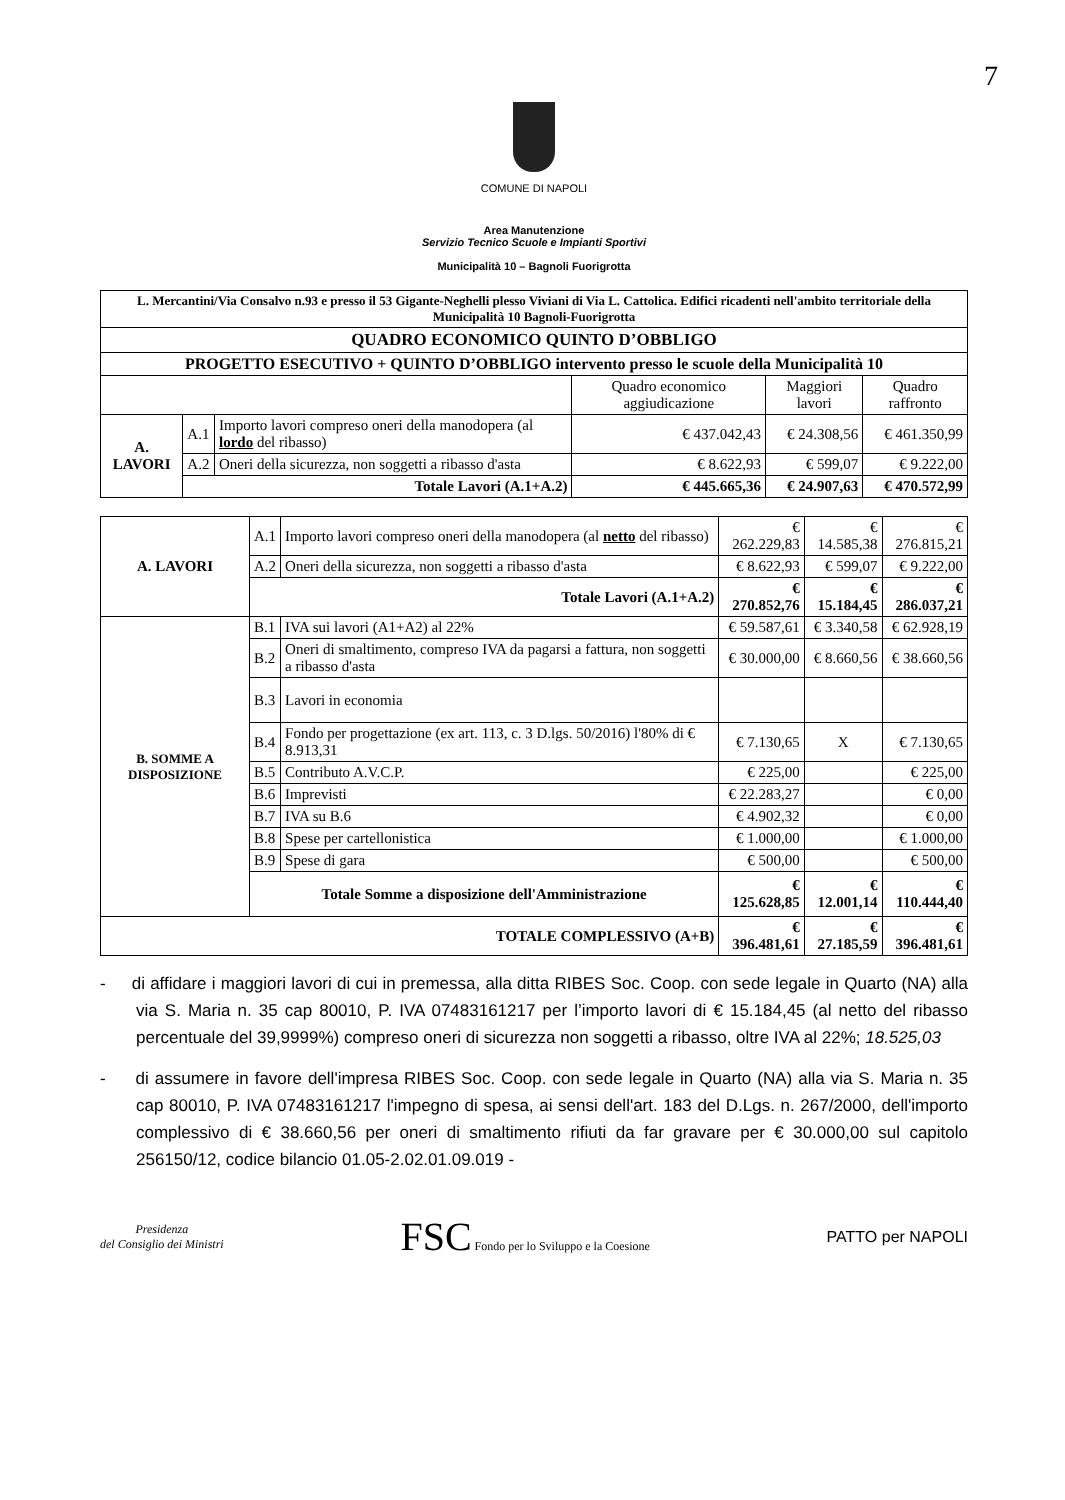7
COMUNE DI NAPOLI
Area Manutenzione
Servizio Tecnico Scuole e Impianti Sportivi
Municipalità 10 – Bagnoli Fuorigrotta
| L. Mercantini/Via Consalvo n.93 e presso il 53 Gigante-Neghelli plesso Viviani di Via L. Cattolica. Edifici ricadenti nell'ambito territoriale della Municipalità 10 Bagnoli-Fuorigrotta | | | | | |
| QUADRO ECONOMICO QUINTO D’OBBLIGO | | | | | |
| PROGETTO ESECUTIVO + QUINTO D’OBBLIGO intervento presso le scuole della Municipalità 10 | | | | | |
| | | | Quadro economico aggiudicazione | Maggiori lavori | Quadro raffronto |
| A. LAVORI | A.1 | Importo lavori compreso oneri della manodopera (al lordo del ribasso) | € 437.042,43 | € 24.308,56 | € 461.350,99 |
| | A.2 | Oneri della sicurezza, non soggetti a ribasso d'asta | € 8.622,93 | € 599,07 | € 9.222,00 |
| | Totale Lavori (A.1+A.2) | | € 445.665,36 | € 24.907,63 | € 470.572,99 |
| A. LAVORI | A.1 | Importo lavori compreso oneri della manodopera (al netto del ribasso) | € 262.229,83 | € 14.585,38 | € 276.815,21 |
| | A.2 | Oneri della sicurezza, non soggetti a ribasso d'asta | € 8.622,93 | € 599,07 | € 9.222,00 |
| | Totale Lavori (A.1+A.2) | | € 270.852,76 | € 15.184,45 | € 286.037,21 |
| B. SOMME A DISPOSIZIONE | B.1 | IVA sui lavori (A1+A2) al 22% | € 59.587,61 | € 3.340,58 | € 62.928,19 |
| | B.2 | Oneri di smaltimento, compreso IVA da pagarsi a fattura, non soggetti a ribasso d'asta | € 30.000,00 | € 8.660,56 | € 38.660,56 |
| | B.3 | Lavori in economia | | | |
| | B.4 | Fondo per progettazione (ex art. 113, c. 3 D.lgs. 50/2016) l'80% di € 8.913,31 | € 7.130,65 | X | € 7.130,65 |
| | B.5 | Contributo A.V.C.P. | € 225,00 | | € 225,00 |
| | B.6 | Imprevisti | € 22.283,27 | | € 0,00 |
| | B.7 | IVA su B.6 | € 4.902,32 | | € 0,00 |
| | B.8 | Spese per cartellonistica | € 1.000,00 | | € 1.000,00 |
| | B.9 | Spese di gara | € 500,00 | | € 500,00 |
| | Totale Somme a disposizione dell'Amministrazione | | € 125.628,85 | € 12.001,14 | € 110.444,40 |
| TOTALE COMPLESSIVO (A+B) | | | € 396.481,61 | € 27.185,59 | € 396.481,61 |
- di affidare i maggiori lavori di cui in premessa, alla ditta RIBES Soc. Coop. con sede legale in Quarto (NA) alla via S. Maria n. 35 cap 80010, P. IVA 07483161217 per l’importo lavori di € 15.184,45 (al netto del ribasso percentuale del 39,9999%) compreso oneri di sicurezza non soggetti a ribasso, oltre IVA al 22%; 18.525,03
- di assumere in favore dell'impresa RIBES Soc. Coop. con sede legale in Quarto (NA) alla via S. Maria n. 35 cap 80010, P. IVA 07483161217 l'impegno di spesa, ai sensi dell'art. 183 del D.Lgs. n. 267/2000, dell'importo complessivo di € 38.660,56 per oneri di smaltimento rifiuti da far gravare per € 30.000,00 sul capitolo 256150/12, codice bilancio 01.05-2.02.01.09.019 -
Presidenza
del Consiglio dei Ministri
FSC Fondo per lo Sviluppo e la Coesione
PATTO per NAPOLI